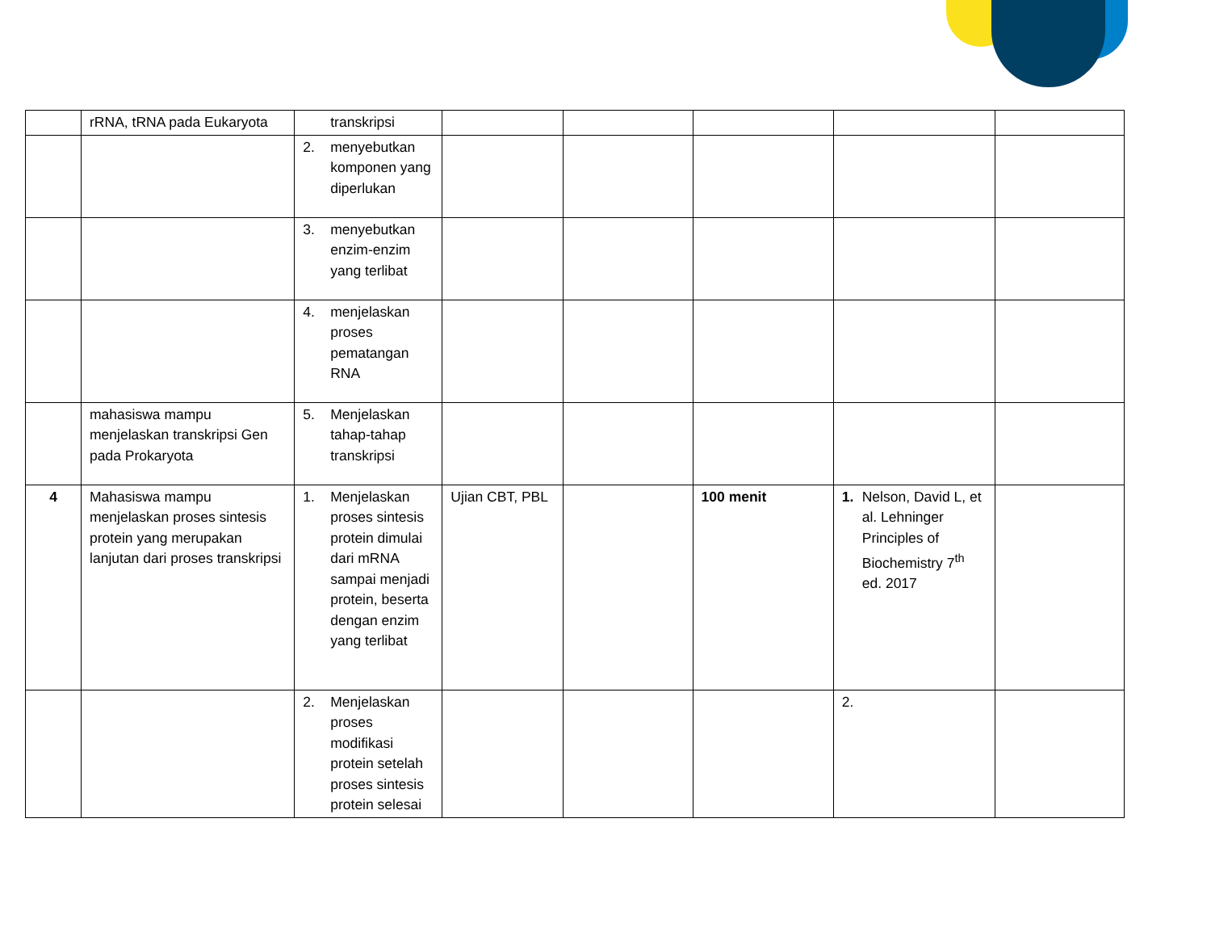| | rRNA, tRNA pada Eukaryota | transkripsi | | | | | |
| | | 2. menyebutkan komponen yang diperlukan | | | | | |
| | | 3. menyebutkan enzim-enzim yang terlibat | | | | | |
| | | 4. menjelaskan proses pematangan RNA | | | | | |
| | mahasiswa mampu menjelaskan transkripsi Gen pada Prokaryota | 5. Menjelaskan tahap-tahap transkripsi | | | | | |
| 4 | Mahasiswa mampu menjelaskan proses sintesis protein yang merupakan lanjutan dari proses transkripsi | 1. Menjelaskan proses sintesis protein dimulai dari mRNA sampai menjadi protein, beserta dengan enzim yang terlibat | Ujian CBT, PBL | | 100 menit | 1. Nelson, David L, et al. Lehninger Principles of Biochemistry 7<sup>th</sup> ed. 2017 | |
| | | 2. Menjelaskan proses modifikasi protein setelah proses sintesis protein selesai | | | | 2. | |